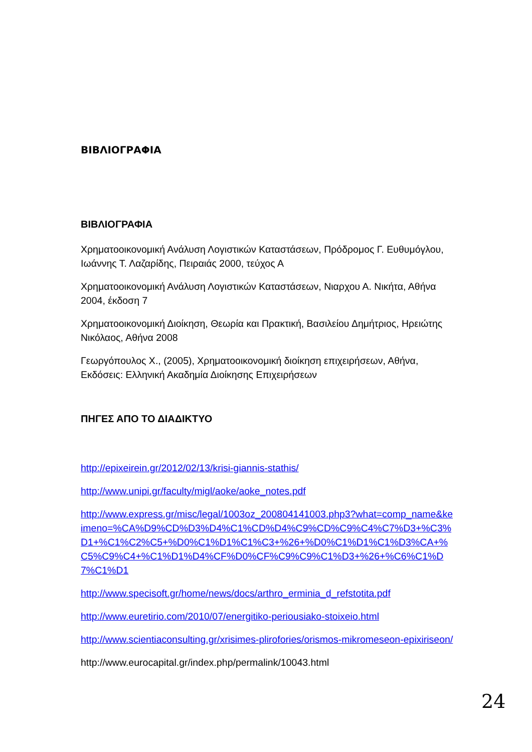ΒΙΒΛΙΟΓΡΑΦΙΑ
ΒΙΒΛΙΟΓΡΑΦΙΑ
Χρηματοοικονομική Ανάλυση Λογιστικών Καταστάσεων, Πρόδρομος Γ. Ευθυμόγλου, Ιωάννης Τ. Λαζαρίδης, Πειραιάς 2000, τεύχος Α
Χρηματοοικονομική Ανάλυση Λογιστικών Καταστάσεων, Νιαρχου Α. Νικήτα, Αθήνα 2004, έκδοση 7
Χρηματοοικονομική Διοίκηση, Θεωρία και Πρακτική, Βασιλείου Δημήτριος, Ηρειώτης Νικόλαος, Αθήνα 2008
Γεωργόπουλος Χ., (2005), Χρηματοοικονομική διοίκηση επιχειρήσεων, Αθήνα, Εκδόσεις: Ελληνική Ακαδημία Διοίκησης Επιχειρήσεων
ΠΗΓΕΣ ΑΠΟ ΤΟ ΔΙΑΔΙΚΤΥΟ
http://epixeirein.gr/2012/02/13/krisi-giannis-stathis/
http://www.unipi.gr/faculty/migl/aoke/aoke_notes.pdf
http://www.express.gr/misc/legal/1003oz_200804141003.php3?what=comp_name&keimeno=%CA%D9%CD%D3%D4%C1%CD%D4%C9%CD%C9%C4%C7%D3+%C3%D1+%C1%C2%C5+%D0%C1%D1%C1%C3+%26+%D0%C1%D1%C1%D3%CA+%C5%C9%C4+%C1%D1%D4%CF%D0%CF%C9%C9%C1%D3+%26+%C6%C1%D7%C1%D1
http://www.specisoft.gr/home/news/docs/arthro_erminia_d_refstotita.pdf
http://www.euretirio.com/2010/07/energitiko-periousiako-stoixeio.html
http://www.scientiaconsulting.gr/xrisimes-plirofories/orismos-mikromeseon-epixiriseon/
http://www.eurocapital.gr/index.php/permalink/10043.html
24